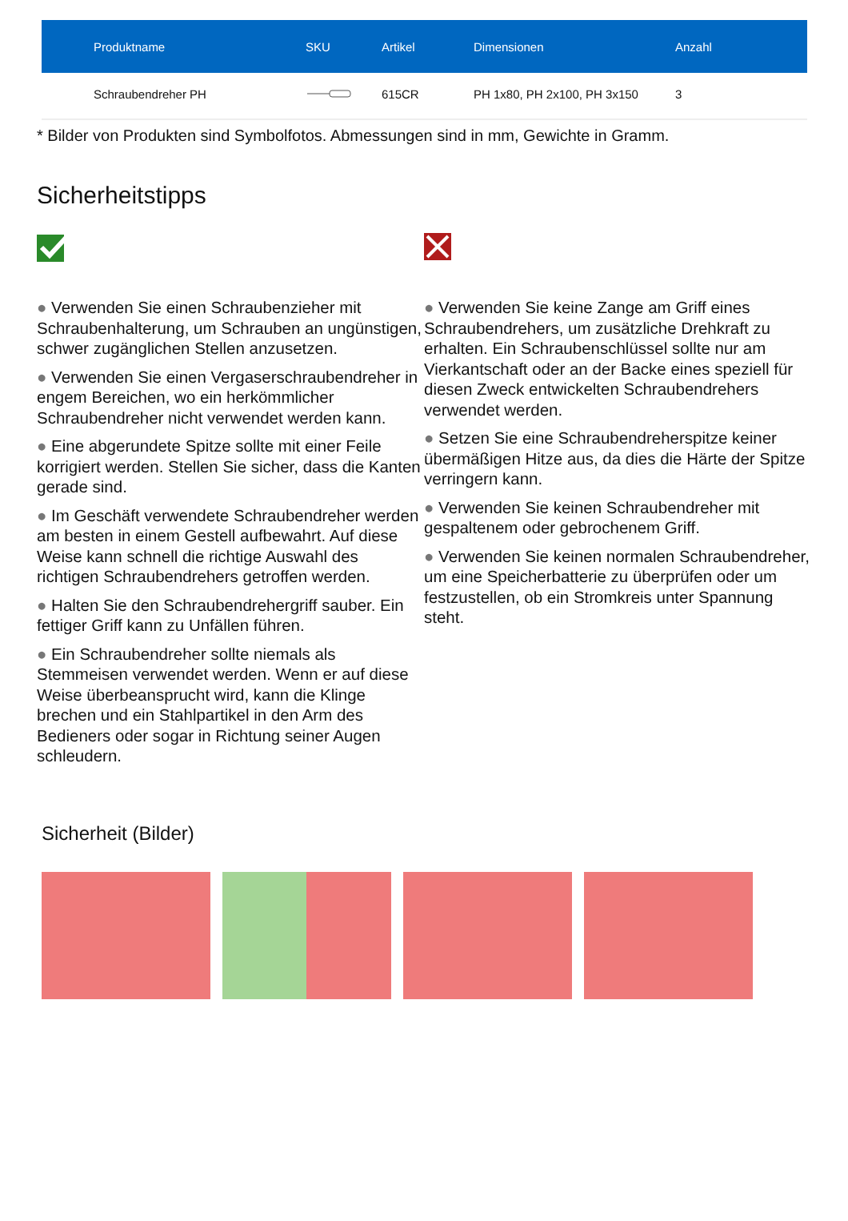| Produktname | SKU | Artikel | Dimensionen | Anzahl |
| --- | --- | --- | --- | --- |
| Schraubendreher PH | | 615CR | PH 1x80, PH 2x100, PH 3x150 | 3 |
* Bilder von Produkten sind Symbolfotos. Abmessungen sind in mm, Gewichte in Gramm.
Sicherheitstipps
● Verwenden Sie einen Schraubenzieher mit Schraubenhalterung, um Schrauben an ungünstigen, schwer zugänglichen Stellen anzusetzen.
● Verwenden Sie einen Vergaserschraubendreher in engem Bereichen, wo ein herkömmlicher Schraubendreher nicht verwendet werden kann.
● Eine abgerundete Spitze sollte mit einer Feile korrigiert werden. Stellen Sie sicher, dass die Kanten gerade sind.
● Im Geschäft verwendete Schraubendreher werden am besten in einem Gestell aufbewahrt. Auf diese Weise kann schnell die richtige Auswahl des richtigen Schraubendrehers getroffen werden.
● Halten Sie den Schraubendrehergriff sauber. Ein fettiger Griff kann zu Unfällen führen.
● Ein Schraubendreher sollte niemals als Stemmeisen verwendet werden. Wenn er auf diese Weise überbeansprucht wird, kann die Klinge brechen und ein Stahlpartikel in den Arm des Bedieners oder sogar in Richtung seiner Augen schleudern.
● Verwenden Sie keine Zange am Griff eines Schraubendrehers, um zusätzliche Drehkraft zu erhalten. Ein Schraubenschlüssel sollte nur am Vierkantschaft oder an der Backe eines speziell für diesen Zweck entwickelten Schraubendrehers verwendet werden.
● Setzen Sie eine Schraubendreherspitze keiner übermäßigen Hitze aus, da dies die Härte der Spitze verringern kann.
● Verwenden Sie keinen Schraubendreher mit gespaltenem oder gebrochenem Griff.
● Verwenden Sie keinen normalen Schraubendreher, um eine Speicherbatterie zu überprüfen oder um festzustellen, ob ein Stromkreis unter Spannung steht.
Sicherheit (Bilder)